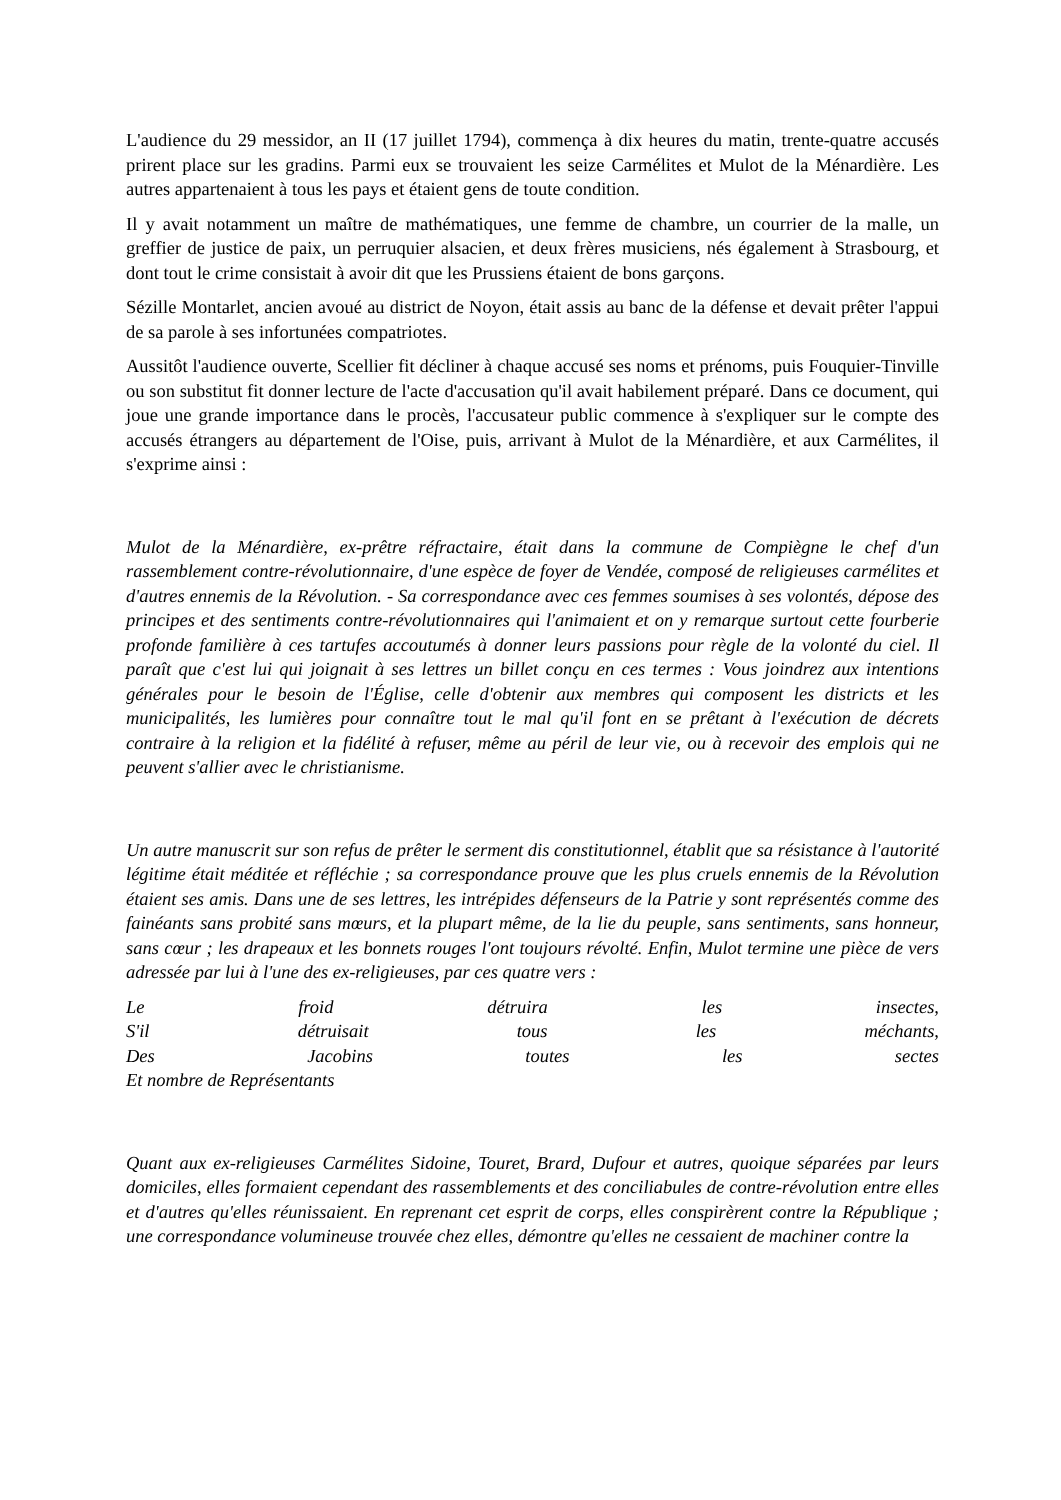L'audience du 29 messidor, an II (17 juillet 1794), commença à dix heures du matin, trente-quatre accusés prirent place sur les gradins. Parmi eux se trouvaient les seize Carmélites et Mulot de la Ménardière. Les autres appartenaient à tous les pays et étaient gens de toute condition.
Il y avait notamment un maître de mathématiques, une femme de chambre, un courrier de la malle, un greffier de justice de paix, un perruquier alsacien, et deux frères musiciens, nés également à Strasbourg, et dont tout le crime consistait à avoir dit que les Prussiens étaient de bons garçons.
Sézille Montarlet, ancien avoué au district de Noyon, était assis au banc de la défense et devait prêter l'appui de sa parole à ses infortunées compatriotes.
Aussitôt l'audience ouverte, Scellier fit décliner à chaque accusé ses noms et prénoms, puis Fouquier-Tinville ou son substitut fit donner lecture de l'acte d'accusation qu'il avait habilement préparé. Dans ce document, qui joue une grande importance dans le procès, l'accusateur public commence à s'expliquer sur le compte des accusés étrangers au département de l'Oise, puis, arrivant à Mulot de la Ménardière, et aux Carmélites, il s'exprime ainsi :
Mulot de la Ménardière, ex-prêtre réfractaire, était dans la commune de Compiègne le chef d'un rassemblement contre-révolutionnaire, d'une espèce de foyer de Vendée, composé de religieuses carmélites et d'autres ennemis de la Révolution. - Sa correspondance avec ces femmes soumises à ses volontés, dépose des principes et des sentiments contre-révolutionnaires qui l'animaient et on y remarque surtout cette fourberie profonde familière à ces tartufes accoutumés à donner leurs passions pour règle de la volonté du ciel. Il paraît que c'est lui qui joignait à ses lettres un billet conçu en ces termes : Vous joindrez aux intentions générales pour le besoin de l'Église, celle d'obtenir aux membres qui composent les districts et les municipalités, les lumières pour connaître tout le mal qu'il font en se prêtant à l'exécution de décrets contraire à la religion et la fidélité à refuser, même au péril de leur vie, ou à recevoir des emplois qui ne peuvent s'allier avec le christianisme.
Un autre manuscrit sur son refus de prêter le serment dis constitutionnel, établit que sa résistance à l'autorité légitime était méditée et réfléchie ; sa correspondance prouve que les plus cruels ennemis de la Révolution étaient ses amis. Dans une de ses lettres, les intrépides défenseurs de la Patrie y sont représentés comme des fainéants sans probité sans mœurs, et la plupart même, de la lie du peuple, sans sentiments, sans honneur, sans cœur ; les drapeaux et les bonnets rouges l'ont toujours révolté. Enfin, Mulot termine une pièce de vers adressée par lui à l'une des ex-religieuses, par ces quatre vers :
Le froid détruira les insectes,
S'il détruisait tous les méchants,
Des Jacobins toutes les sectes
Et nombre de Représentants
Quant aux ex-religieuses Carmélites Sidoine, Touret, Brard, Dufour et autres, quoique séparées par leurs domiciles, elles formaient cependant des rassemblements et des conciliabules de contre-révolution entre elles et d'autres qu'elles réunissaient. En reprenant cet esprit de corps, elles conspirèrent contre la République ; une correspondance volumineuse trouvée chez elles, démontre qu'elles ne cessaient de machiner contre la